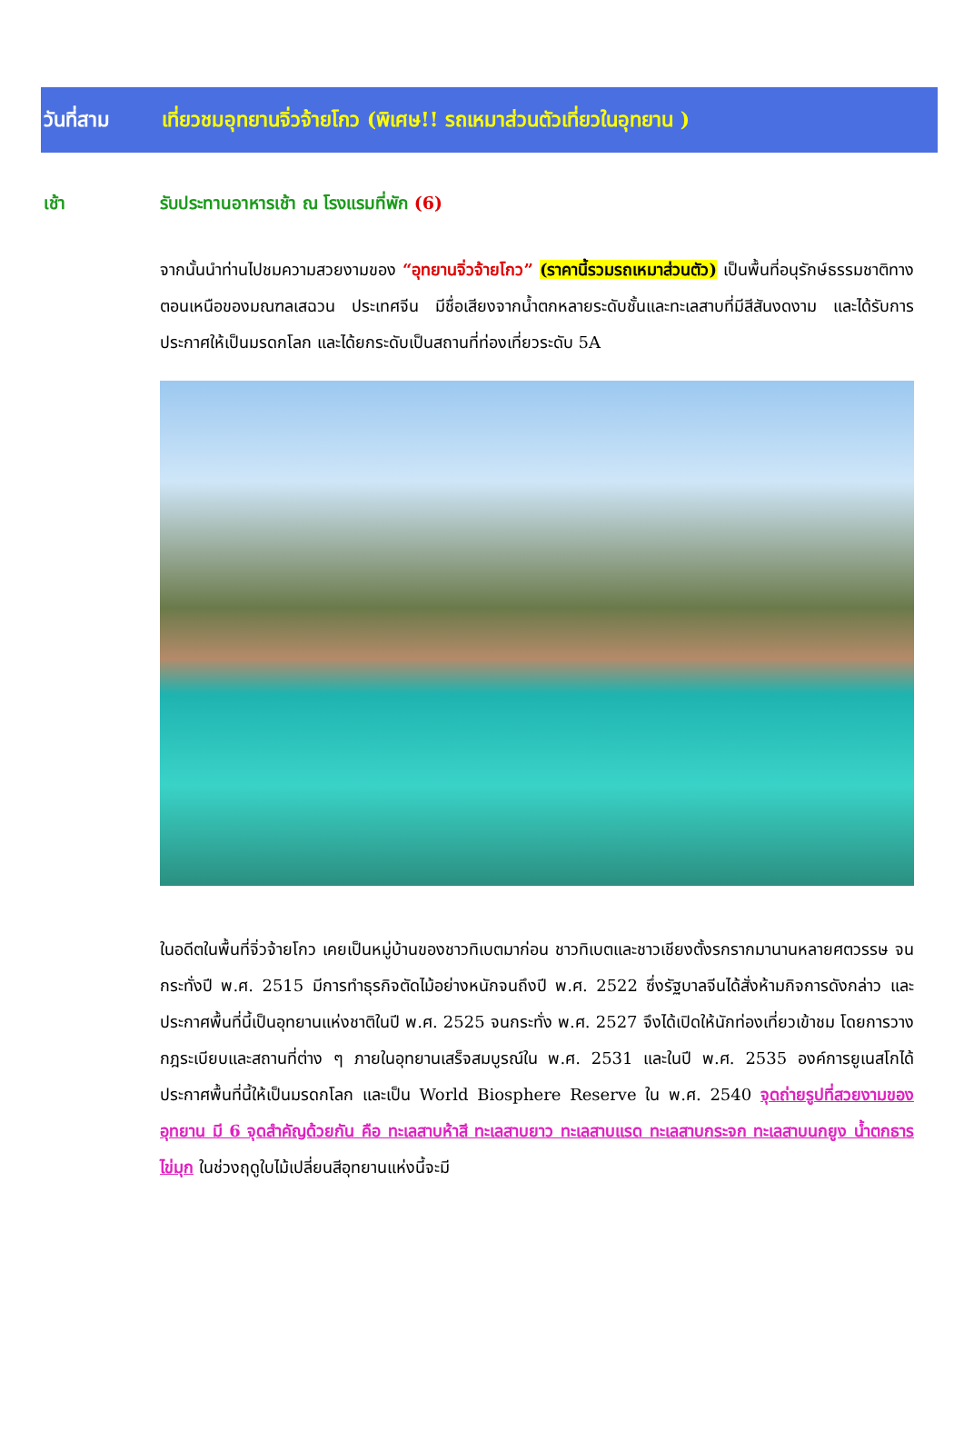วันที่สาม เที่ยวชมอุทยานจิ่วจ้ายโกว (พิเศษ!! รถเหมาส่วนตัวเที่ยวในอุทยาน )
เช้า รับประทานอาหารเช้า ณ โรงแรมที่พัก (6)
จากนั้นนำท่านไปชมความสวยงามของ “อุทยานจิ่วจ้ายโกว” (ราคานี้รวมรถเหมาส่วนตัว) เป็นพื้นที่อนุรักษ์ธรรมชาติทางตอนเหนือของมณฑลเสฉวน ประเทศจีน มีชื่อเสียงจากน้ำตกหลายระดับชั้นและทะเลสาบที่มีสีสันงดงาม และได้รับการประกาศให้เป็นมรดกโลก และได้ยกระดับเป็นสถานที่ท่องเที่ยวระดับ 5A
ในอดีตในพื้นที่จิ่วจ้ายโกว เคยเป็นหมู่บ้านของชาวทิเบตมาก่อน ชาวทิเบตและชาวเชียงตั้งรกรากมานานหลายศตวรรษ จนกระทั่งปี พ.ศ. 2515 มีการทำธุรกิจตัดไม้อย่างหนักจนถึงปี พ.ศ. 2522 ซึ่งรัฐบาลจีนได้สั่งห้ามกิจการดังกล่าว และประกาศพื้นที่นี้เป็นอุทยานแห่งชาติในปี พ.ศ. 2525 จนกระทั่ง พ.ศ. 2527 จึงได้เปิดให้นักท่องเที่ยวเข้าชม โดยการวางกฎระเบียบและสถานที่ต่าง ๆ ภายในอุทยานเสร็จสมบูรณ์ใน พ.ศ. 2531 และในปี พ.ศ. 2535 องค์การยูเนสโกได้ประกาศพื้นที่นี้ให้เป็นมรดกโลก และเป็น World Biosphere Reserve ใน พ.ศ. 2540 จุดถ่ายรูปที่สวยงามของอุทยาน มี 6 จุดสำคัญด้วยกัน คือ ทะเลสาบห้าสี ทะเลสาบยาว ทะเลสาบแรด ทะเลสาบกระจก ทะเลสาบนกยูง น้ำตกธารไข่มุก ในช่วงฤดูใบไม้เปลี่ยนสีอุทยานแห่งนี้จะมี